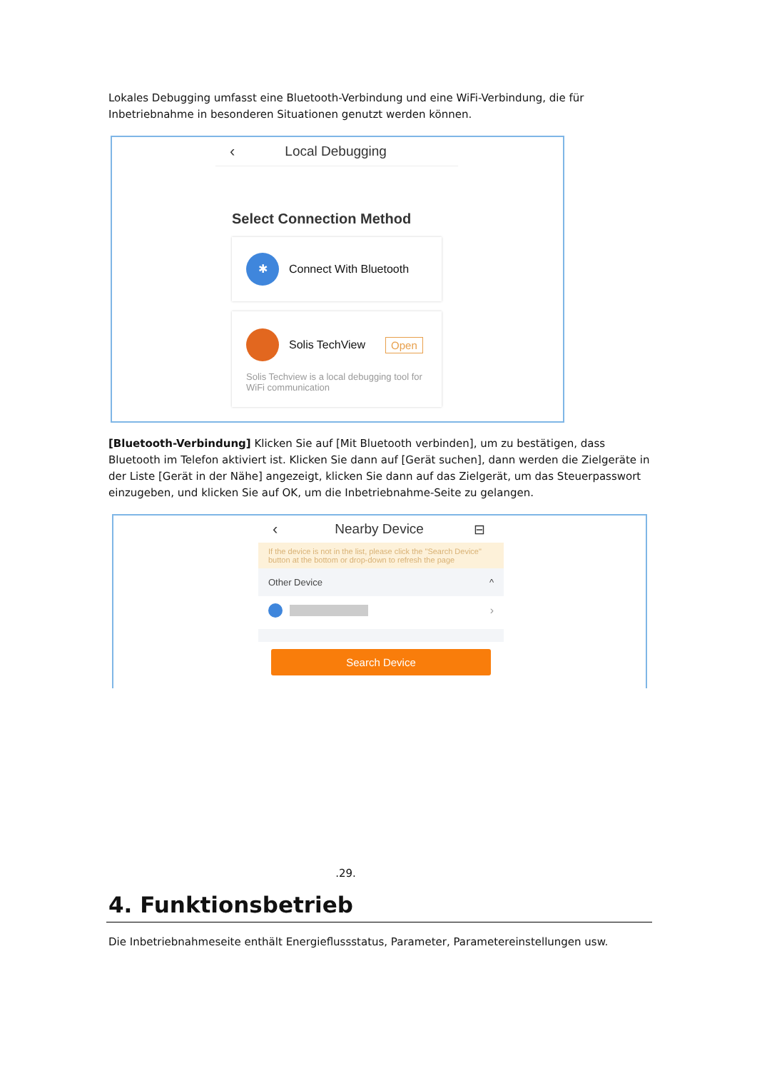Lokales Debugging umfasst eine Bluetooth-Verbindung und eine WiFi-Verbindung, die für Inbetriebnahme in besonderen Situationen genutzt werden können.
‹ Local Debugging
Select Connection Method
✱ Connect With Bluetooth
Solis TechView Open
Solis Techview is a local debugging tool for WiFi communication
[Bluetooth-Verbindung] Klicken Sie auf [Mit Bluetooth verbinden], um zu bestätigen, dass Bluetooth im Telefon aktiviert ist. Klicken Sie dann auf [Gerät suchen], dann werden die Zielgeräte in der Liste [Gerät in der Nähe] angezeigt, klicken Sie dann auf das Zielgerät, um das Steuerpasswort einzugeben, und klicken Sie auf OK, um die Inbetriebnahme-Seite zu gelangen.
‹ Nearby Device ⊟
If the device is not in the list, please click the "Search Device" button at the bottom or drop-down to refresh the page
Other Device ^
›
Search Device
.29.
4. Funktionsbetrieb
Die Inbetriebnahmeseite enthält Energieflussstatus, Parameter, Parametereinstellungen usw.